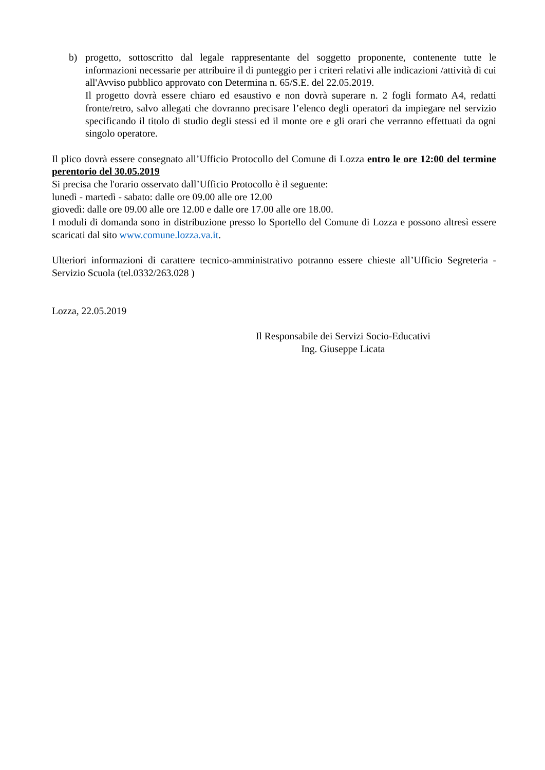b) progetto, sottoscritto dal legale rappresentante del soggetto proponente, contenente tutte le informazioni necessarie per attribuire il di punteggio per i criteri relativi alle indicazioni /attività di cui all'Avviso pubblico approvato con Determina n. 65/S.E. del 22.05.2019.
Il progetto dovrà essere chiaro ed esaustivo e non dovrà superare n. 2 fogli formato A4, redatti fronte/retro, salvo allegati che dovranno precisare l’elenco degli operatori da impiegare nel servizio specificando il titolo di studio degli stessi ed il monte ore e gli orari che verranno effettuati da ogni singolo operatore.
Il plico dovrà essere consegnato all’Ufficio Protocollo del Comune di Lozza entro le ore 12:00 del termine perentorio del 30.05.2019
Si precisa che l'orario osservato dall’Ufficio Protocollo è il seguente:
lunedì - martedì - sabato: dalle ore 09.00 alle ore 12.00
giovedì: dalle ore 09.00 alle ore 12.00 e dalle ore 17.00 alle ore 18.00.
I moduli di domanda sono in distribuzione presso lo Sportello del Comune di Lozza e possono altresì essere scaricati dal sito www.comune.lozza.va.it.
Ulteriori informazioni di carattere tecnico-amministrativo potranno essere chieste all’Ufficio Segreteria - Servizio Scuola (tel.0332/263.028 )
Lozza, 22.05.2019
Il Responsabile dei Servizi Socio-Educativi
Ing. Giuseppe Licata